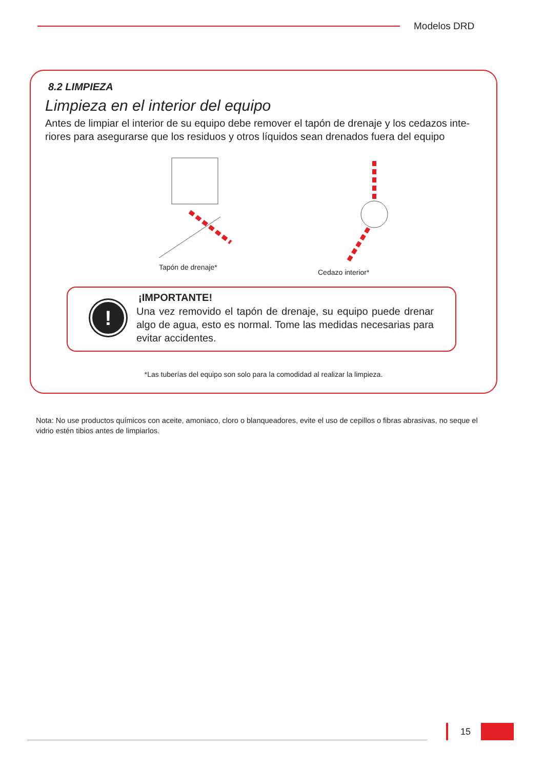Modelos DRD
8.2 LIMPIEZA
Limpieza en el interior del equipo
Antes de limpiar el interior de su equipo debe remover el tapón de drenaje y los cedazos inte-riores para asegurarse que los residuos y otros líquidos sean drenados fuera del equipo
Tapón de drenaje* Cedazo interior*
!
¡IMPORTANTE!
Una vez removido el tapón de drenaje, su equipo puede drenar algo de agua, esto es normal. Tome las medidas necesarias para evitar accidentes.
*Las tuberías del equipo son solo para la comodidad al realizar la limpieza.
Nota: No use productos químicos con aceite, amoniaco, cloro o blanqueadores, evite el uso de cepillos o fibras abrasivas, no seque el vidrio estén tibios antes de limpiarlos.
15